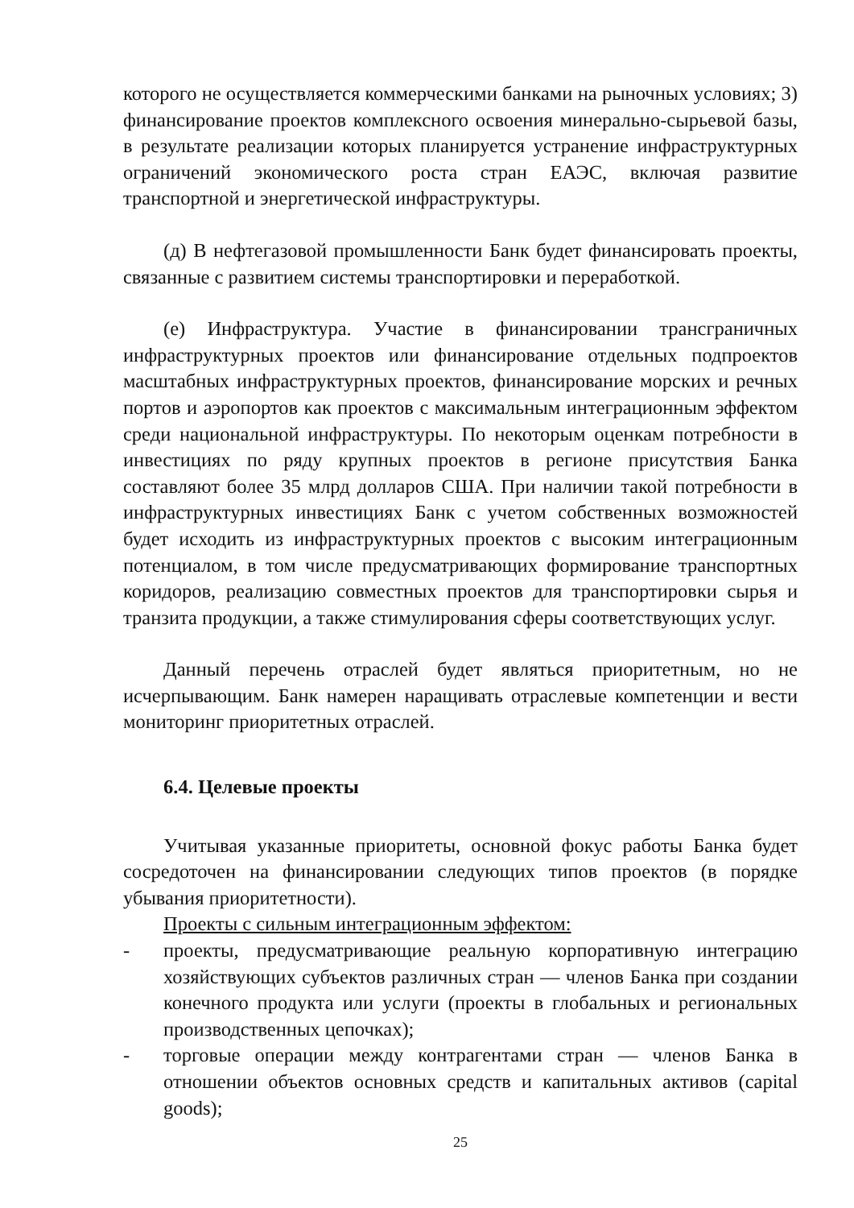которого не осуществляется коммерческими банками на рыночных условиях; 3) финансирование проектов комплексного освоения минерально-сырьевой базы, в результате реализации которых планируется устранение инфраструктурных ограничений экономического роста стран ЕАЭС, включая развитие транспортной и энергетической инфраструктуры.
(д) В нефтегазовой промышленности Банк будет финансировать проекты, связанные с развитием системы транспортировки и переработкой.
(е) Инфраструктура. Участие в финансировании трансграничных инфраструктурных проектов или финансирование отдельных подпроектов масштабных инфраструктурных проектов, финансирование морских и речных портов и аэропортов как проектов с максимальным интеграционным эффектом среди национальной инфраструктуры. По некоторым оценкам потребности в инвестициях по ряду крупных проектов в регионе присутствия Банка составляют более 35 млрд долларов США. При наличии такой потребности в инфраструктурных инвестициях Банк с учетом собственных возможностей будет исходить из инфраструктурных проектов с высоким интеграционным потенциалом, в том числе предусматривающих формирование транспортных коридоров, реализацию совместных проектов для транспортировки сырья и транзита продукции, а также стимулирования сферы соответствующих услуг.
Данный перечень отраслей будет являться приоритетным, но не исчерпывающим. Банк намерен наращивать отраслевые компетенции и вести мониторинг приоритетных отраслей.
6.4. Целевые проекты
Учитывая указанные приоритеты, основной фокус работы Банка будет сосредоточен на финансировании следующих типов проектов (в порядке убывания приоритетности).
Проекты с сильным интеграционным эффектом:
- проекты, предусматривающие реальную корпоративную интеграцию хозяйствующих субъектов различных стран — членов Банка при создании конечного продукта или услуги (проекты в глобальных и региональных производственных цепочках);
- торговые операции между контрагентами стран — членов Банка в отношении объектов основных средств и капитальных активов (capital goods);
25